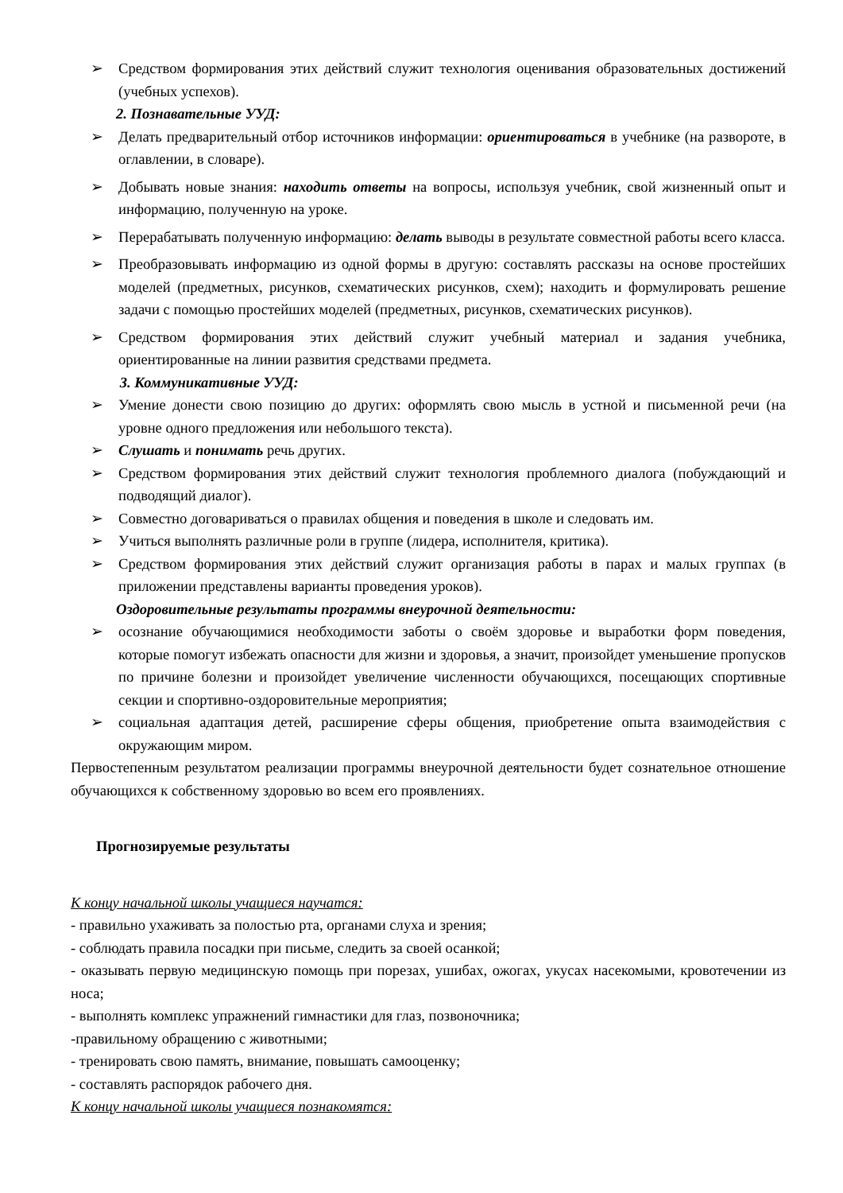➢ Средством формирования этих действий служит технология оценивания образовательных достижений (учебных успехов).
2. Познавательные УУД:
➢ Делать предварительный отбор источников информации: ориентироваться в учебнике (на развороте, в оглавлении, в словаре).
➢ Добывать новые знания: находить ответы на вопросы, используя учебник, свой жизненный опыт и информацию, полученную на уроке.
➢ Перерабатывать полученную информацию: делать выводы в результате совместной работы всего класса.
➢ Преобразовывать информацию из одной формы в другую: составлять рассказы на основе простейших моделей (предметных, рисунков, схематических рисунков, схем); находить и формулировать решение задачи с помощью простейших моделей (предметных, рисунков, схематических рисунков).
➢ Средством формирования этих действий служит учебный материал и задания учебника, ориентированные на линии развития средствами предмета.
3. Коммуникативные УУД:
➢ Умение донести свою позицию до других: оформлять свою мысль в устной и письменной речи (на уровне одного предложения или небольшого текста).
➢ Слушать и понимать речь других.
➢ Средством формирования этих действий служит технология проблемного диалога (побуждающий и подводящий диалог).
➢ Совместно договариваться о правилах общения и поведения в школе и следовать им.
➢ Учиться выполнять различные роли в группе (лидера, исполнителя, критика).
➢ Средством формирования этих действий служит организация работы в парах и малых группах (в приложении представлены варианты проведения уроков).
Оздоровительные результаты программы внеурочной деятельности:
➢ осознание обучающимися необходимости заботы о своём здоровье и выработки форм поведения, которые помогут избежать опасности для жизни и здоровья, а значит, произойдет уменьшение пропусков по причине болезни и произойдет увеличение численности обучающихся, посещающих спортивные секции и спортивно-оздоровительные мероприятия;
➢ социальная адаптация детей, расширение сферы общения, приобретение опыта взаимодействия с окружающим миром.
Первостепенным результатом реализации программы внеурочной деятельности будет сознательное отношение обучающихся к собственному здоровью во всем его проявлениях.
Прогнозируемые результаты
К концу начальной школы учащиеся научатся:
- правильно ухаживать за полостью рта, органами слуха и зрения;
- соблюдать правила посадки при письме, следить за своей осанкой;
- оказывать первую медицинскую помощь при порезах, ушибах, ожогах, укусах насекомыми, кровотечении из носа;
- выполнять комплекс упражнений гимнастики для глаз, позвоночника;
-правильному обращению с животными;
- тренировать свою память, внимание, повышать самооценку;
- составлять распорядок рабочего дня.
К концу начальной школы учащиеся познакомятся: